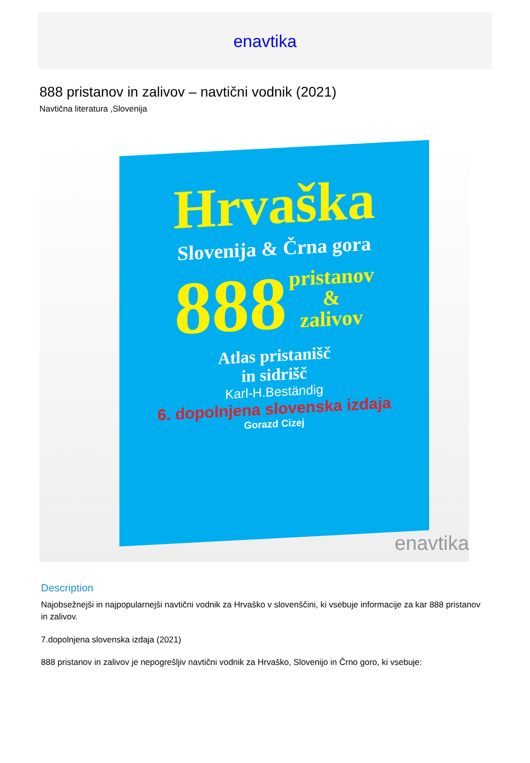enavtika
888 pristanov in zalivov – navtični vodnik (2021)
Navtična literatura ,Slovenija
Hrvaška
Slovenija & Črna gora
888
pristanov
&
zalivov
Atlas pristanišč
in sidrišč
Karl-H.Beständig
6. dopolnjena slovenska izdaja
Gorazd Cizej
enavtika
Description
Najobsežnejši in najpopularnejši navtični vodnik za Hrvaško v slovenščini, ki vsebuje informacije za kar 888 pristanov in zalivov.
7.dopolnjena slovenska izdaja (2021)
888 pristanov in zalivov je nepogrešljiv navtični vodnik za Hrvaško, Slovenijo in Črno goro, ki vsebuje: